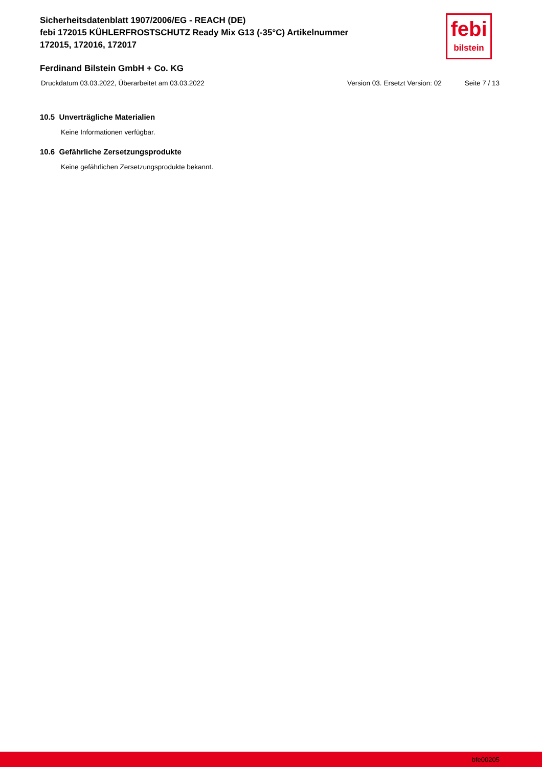Sicherheitsdatenblatt 1907/2006/EG - REACH (DE)
febi 172015 KÜHLERFROSTSCHUTZ Ready Mix G13 (-35°C) Artikelnummer 172015, 172016, 172017
febi
bilstein
Ferdinand Bilstein GmbH + Co. KG
Druckdatum 03.03.2022, Überarbeitet am 03.03.2022 Version 03. Ersetzt Version: 02 Seite 7 / 13
10.5 Unverträgliche Materialien
Keine Informationen verfügbar.
10.6 Gefährliche Zersetzungsprodukte
Keine gefährlichen Zersetzungsprodukte bekannt.
bfe00205